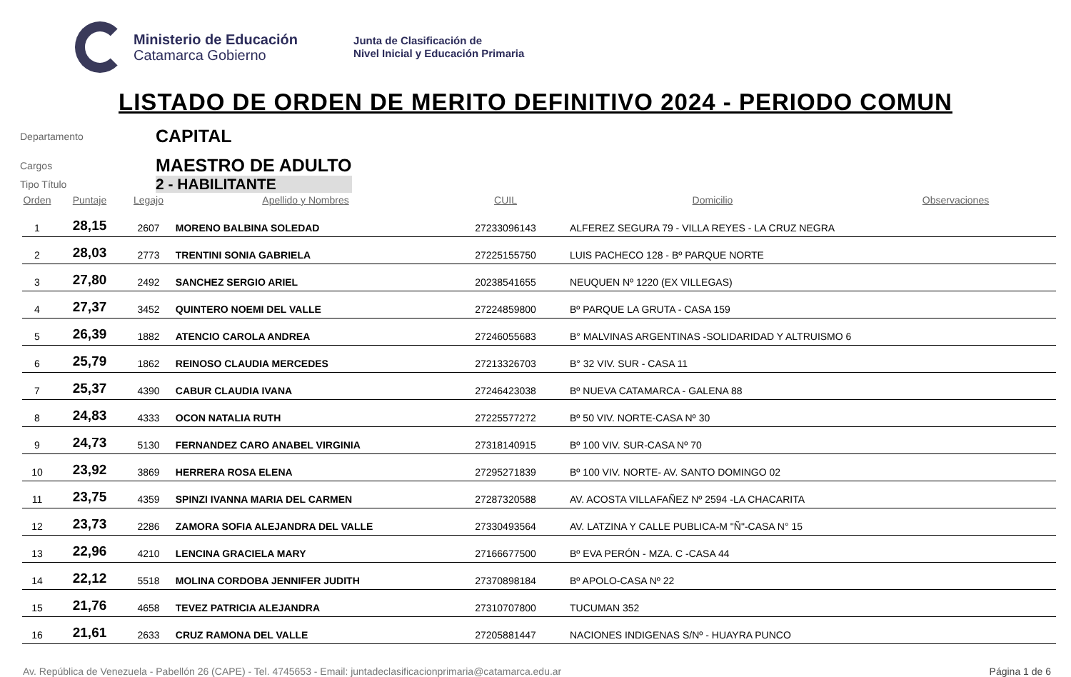Ministerio de Educación
Catamarca Gobierno
Junta de Clasificación de
Nivel Inicial y Educación Primaria
LISTADO DE ORDEN DE MERITO DEFINITIVO 2024 - PERIODO COMUN
Departamento CAPITAL
Cargos MAESTRO DE ADULTO
Tipo Título 2 - HABILITANTE
| Orden | Puntaje | Legajo | Apellido y Nombres | CUIL | Domicilio | Observaciones |
| --- | --- | --- | --- | --- | --- | --- |
| 1 | 28,15 | 2607 | MORENO BALBINA SOLEDAD | 27233096143 | ALFEREZ SEGURA 79 - VILLA REYES - LA CRUZ NEGRA | |
| 2 | 28,03 | 2773 | TRENTINI SONIA GABRIELA | 27225155750 | LUIS PACHECO 128 - Bº PARQUE NORTE | |
| 3 | 27,80 | 2492 | SANCHEZ SERGIO ARIEL | 20238541655 | NEUQUEN Nº 1220 (EX VILLEGAS) | |
| 4 | 27,37 | 3452 | QUINTERO NOEMI DEL VALLE | 27224859800 | Bº PARQUE LA GRUTA - CASA 159 | |
| 5 | 26,39 | 1882 | ATENCIO CAROLA ANDREA | 27246055683 | B° MALVINAS ARGENTINAS -SOLIDARIDAD Y ALTRUISMO 6 | |
| 6 | 25,79 | 1862 | REINOSO CLAUDIA MERCEDES | 27213326703 | B° 32 VIV. SUR - CASA 11 | |
| 7 | 25,37 | 4390 | CABUR CLAUDIA IVANA | 27246423038 | Bº NUEVA CATAMARCA - GALENA 88 | |
| 8 | 24,83 | 4333 | OCON NATALIA RUTH | 27225577272 | Bº 50 VIV. NORTE-CASA Nº 30 | |
| 9 | 24,73 | 5130 | FERNANDEZ CARO ANABEL VIRGINIA | 27318140915 | Bº 100 VIV. SUR-CASA Nº 70 | |
| 10 | 23,92 | 3869 | HERRERA ROSA ELENA | 27295271839 | Bº 100 VIV. NORTE- AV. SANTO DOMINGO 02 | |
| 11 | 23,75 | 4359 | SPINZI IVANNA MARIA DEL CARMEN | 27287320588 | AV. ACOSTA VILLAFAÑEZ Nº 2594 -LA CHACARITA | |
| 12 | 23,73 | 2286 | ZAMORA SOFIA ALEJANDRA DEL VALLE | 27330493564 | AV. LATZINA Y CALLE PUBLICA-M "Ñ"-CASA N° 15 | |
| 13 | 22,96 | 4210 | LENCINA GRACIELA MARY | 27166677500 | Bº EVA PERÓN - MZA. C -CASA 44 | |
| 14 | 22,12 | 5518 | MOLINA CORDOBA JENNIFER JUDITH | 27370898184 | Bº APOLO-CASA Nº 22 | |
| 15 | 21,76 | 4658 | TEVEZ PATRICIA ALEJANDRA | 27310707800 | TUCUMAN 352 | |
| 16 | 21,61 | 2633 | CRUZ RAMONA DEL VALLE | 27205881447 | NACIONES INDIGENAS S/Nº - HUAYRA PUNCO | |
Av. República de Venezuela - Pabellón 26 (CAPE) - Tel. 4745653 - Email: juntadeclasificacionprimaria@catamarca.edu.ar Página 1 de 6